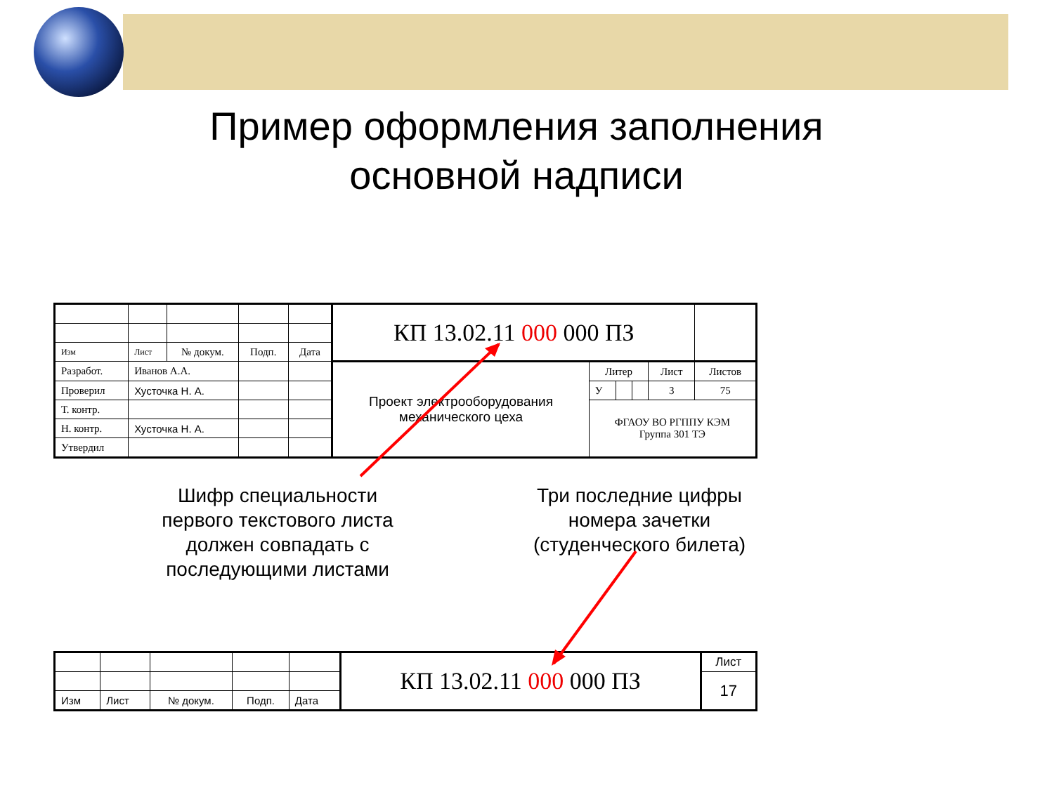Пример оформления заполнения
основной надписи
| | | | | | КП 13.02.11 000 000 ПЗ | | | | | |
| Изм | Лист | № докум. | Подп. | Дата | | | | | | |
| Разработ. | Иванов А.А. | | | | Проект электрооборудования механического цеха | Литер | | | Лист | Листов |
| Проверил | Хусточка Н. А. | | | | | У | | | 3 | 75 |
| Т. контр. | | | | | | ФГАОУ ВО РГППУ КЭМ Группа 301 ТЭ | | | | |
| Н. контр. | Хусточка Н. А. | | | | | | | | | |
| Утвердил | | | | | | | | | | |
Шифр специальности первого текстового листа должен совпадать с последующими листами
Три последние цифры номера зачетки (студенческого билета)
| | | | | | КП 13.02.11 000 000 ПЗ | Лист |
| | | | | | | 17 |
| Изм | Лист | № докум. | Подп. | Дата | | |